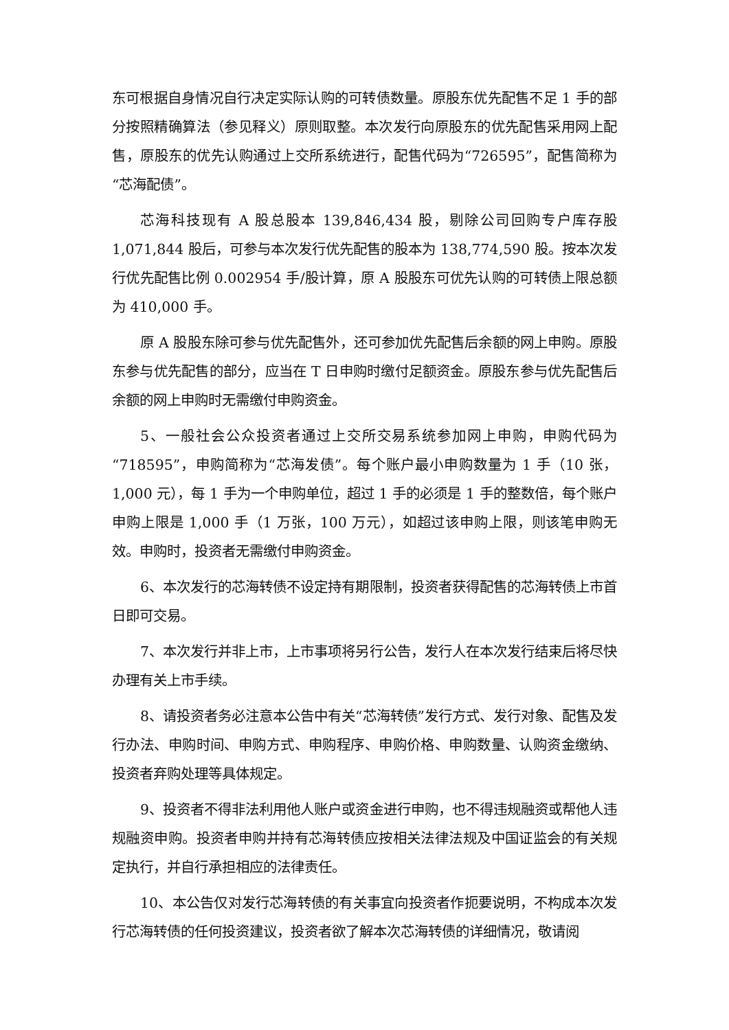东可根据自身情况自行决定实际认购的可转债数量。原股东优先配售不足 1 手的部分按照精确算法（参见释义）原则取整。本次发行向原股东的优先配售采用网上配售，原股东的优先认购通过上交所系统进行，配售代码为“726595”，配售简称为“芯海配债”。
芯海科技现有 A 股总股本 139,846,434 股，剔除公司回购专户库存股 1,071,844 股后，可参与本次发行优先配售的股本为 138,774,590 股。按本次发行优先配售比例 0.002954 手/股计算，原 A 股股东可优先认购的可转债上限总额为 410,000 手。
原 A 股股东除可参与优先配售外，还可参加优先配售后余额的网上申购。原股东参与优先配售的部分，应当在 T 日申购时缴付足额资金。原股东参与优先配售后余额的网上申购时无需缴付申购资金。
5、一般社会公众投资者通过上交所交易系统参加网上申购，申购代码为“718595”，申购简称为“芯海发债”。每个账户最小申购数量为 1 手（10 张，1,000 元），每 1 手为一个申购单位，超过 1 手的必须是 1 手的整数倍，每个账户申购上限是 1,000 手（1 万张，100 万元），如超过该申购上限，则该笔申购无效。申购时，投资者无需缴付申购资金。
6、本次发行的芯海转债不设定持有期限制，投资者获得配售的芯海转债上市首日即可交易。
7、本次发行并非上市，上市事项将另行公告，发行人在本次发行结束后将尽快办理有关上市手续。
8、请投资者务必注意本公告中有关“芯海转债”发行方式、发行对象、配售及发行办法、申购时间、申购方式、申购程序、申购价格、申购数量、认购资金缴纳、投资者弃购处理等具体规定。
9、投资者不得非法利用他人账户或资金进行申购，也不得违规融资或帮他人违规融资申购。投资者申购并持有芯海转债应按相关法律法规及中国证监会的有关规定执行，并自行承担相应的法律责任。
10、本公告仅对发行芯海转债的有关事宜向投资者作扼要说明，不构成本次发行芯海转债的任何投资建议，投资者欲了解本次芯海转债的详细情况，敬请阅